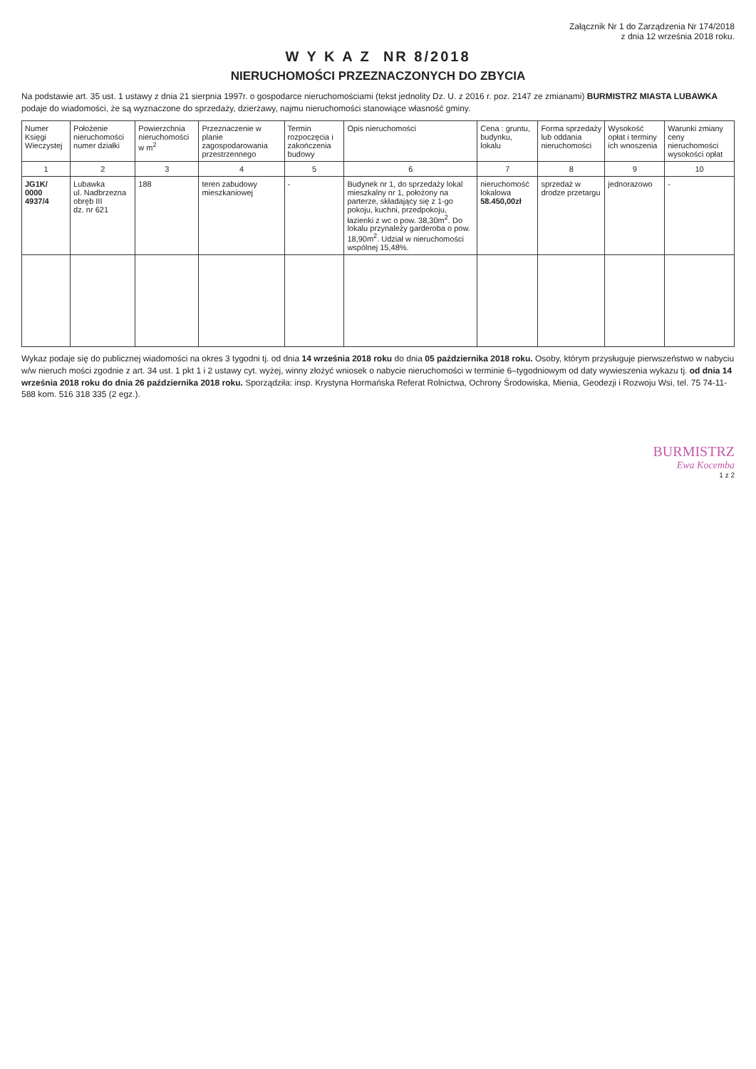Załącznik Nr 1 do Zarządzenia Nr 174/2018
z dnia 12 września 2018 roku.
W Y K A Z NR 8/2018
NIERUCHOMOŚCI PRZEZNACZONYCH DO ZBYCIA
Na podstawie art. 35 ust. 1 ustawy z dnia 21 sierpnia 1997r. o gospodarce nieruchomościami (tekst jednolity Dz. U. z 2016 r. poz. 2147 ze zmianami) BURMISTRZ MIASTA LUBAWKA podaje do wiadomości, że są wyznaczone do sprzedaży, dzierżawy, najmu nieruchomości stanowiące własność gminy.
| Numer Księgi Wieczystej | Położenie nieruchomości numer działki | Powierzchnia nieruchomości w m<sup>2</sup> | Przeznaczenie w planie zagospodarowania przestrzennego | Termin rozpoczęcia i zakończenia budowy | Opis nieruchomości | Cena : gruntu, budynku, lokalu | Forma sprzedaży lub oddania nieruchomości | Wysokość opłat i terminy ich wnoszenia | Warunki zmiany ceny nieruchomości wysokości opłat |
| --- | --- | --- | --- | --- | --- | --- | --- | --- | --- |
| 1 | 2 | 3 | 4 | 5 | 6 | 7 | 8 | 9 | 10 |
| JG1K/ 0000 4937/4 | Lubawka ul. Nadbrzezna obręb III dz. nr 621 | 188 | teren zabudowy mieszkaniowej | - | Budynek nr 1, do sprzedaży lokal mieszkalny nr 1, położony na parterze, składający się z 1-go pokoju, kuchni, przedpokoju, łazienki z wc o pow. 38,30m<sup>2</sup>. Do lokalu przynależy garderoba o pow. 18,90m<sup>2</sup>. Udział w nieruchomości wspólnej 15,48%. | nieruchomość lokalowa 58.450,00zł | sprzedaż w drodze przetargu | jednorazowo | - |
Wykaz podaje się do publicznej wiadomości na okres 3 tygodni tj. od dnia 14 września 2018 roku do dnia 05 października 2018 roku. Osoby, którym przysługuje pierwszeństwo w nabyciu w/w nieruch mości zgodnie z art. 34 ust. 1 pkt 1 i 2 ustawy cyt. wyżej, winny złożyć wniosek o nabycie nieruchomości w terminie 6–tygodniowym od daty wywieszenia wykazu tj. od dnia 14 września 2018 roku do dnia 26 października 2018 roku. Sporządziła: insp. Krystyna Hormańska Referat Rolnictwa, Ochrony Środowiska, Mienia, Geodezji i Rozwoju Wsi, tel. 75 74-11-588 kom. 516 318 335 (2 egz.).
BURMISTRZ
Ewa Kocemba
1 z 2